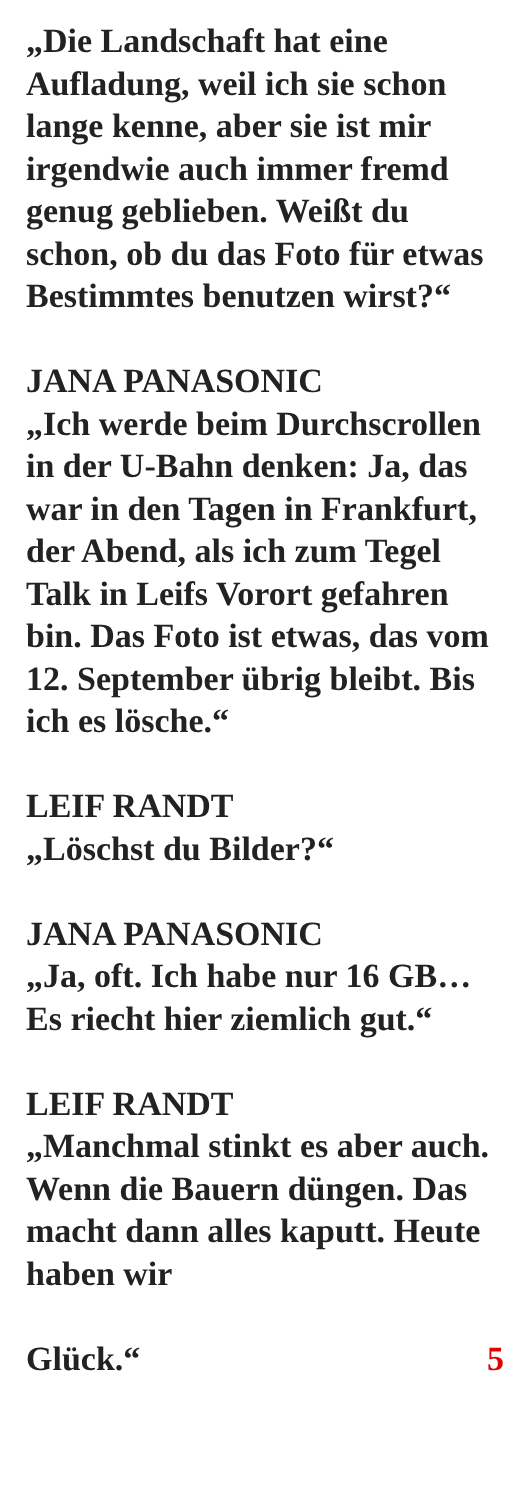„Die Landschaft hat eine Aufladung, weil ich sie schon lange kenne, aber sie ist mir irgendwie auch immer fremd genug geblieben. Weißt du schon, ob du das Foto für etwas Bestimmtes benutzen wirst?“
JANA PANASONIC
„Ich werde beim Durchscrollen in der U-Bahn denken: Ja, das war in den Tagen in Frankfurt, der Abend, als ich zum Tegel Talk in Leifs Vorort gefahren bin. Das Foto ist etwas, das vom 12. September übrig bleibt. Bis ich es lösche.“
LEIF RANDT
„Löschst du Bilder?“
JANA PANASONIC
„Ja, oft. Ich habe nur 16 GB… Es riecht hier ziemlich gut.“
LEIF RANDT
„Manchmal stinkt es aber auch. Wenn die Bauern düngen. Das macht dann alles kaputt. Heute haben wir
Glück.“ 5